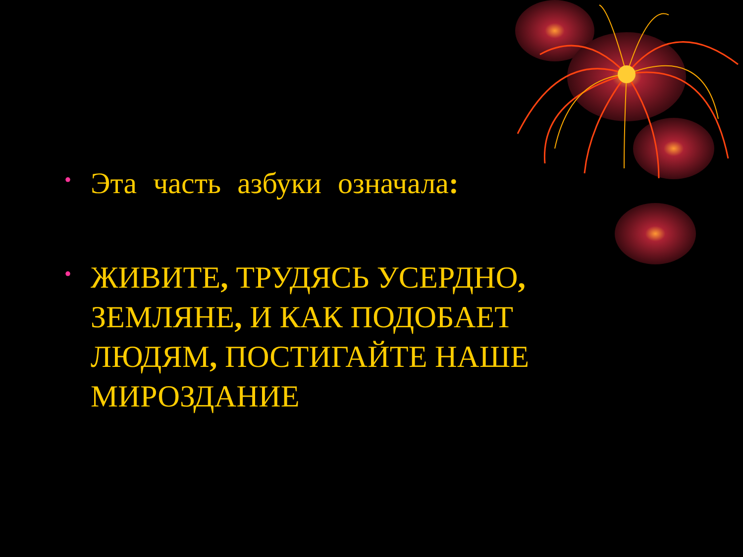• Эта часть азбуки означала:
• ЖИВИТЕ, ТРУДЯСЬ УСЕРДНО, ЗЕМЛЯНЕ, И КАК ПОДОБАЕТ ЛЮДЯМ, ПОСТИГАЙТЕ НАШЕ МИРОЗДАНИЕ